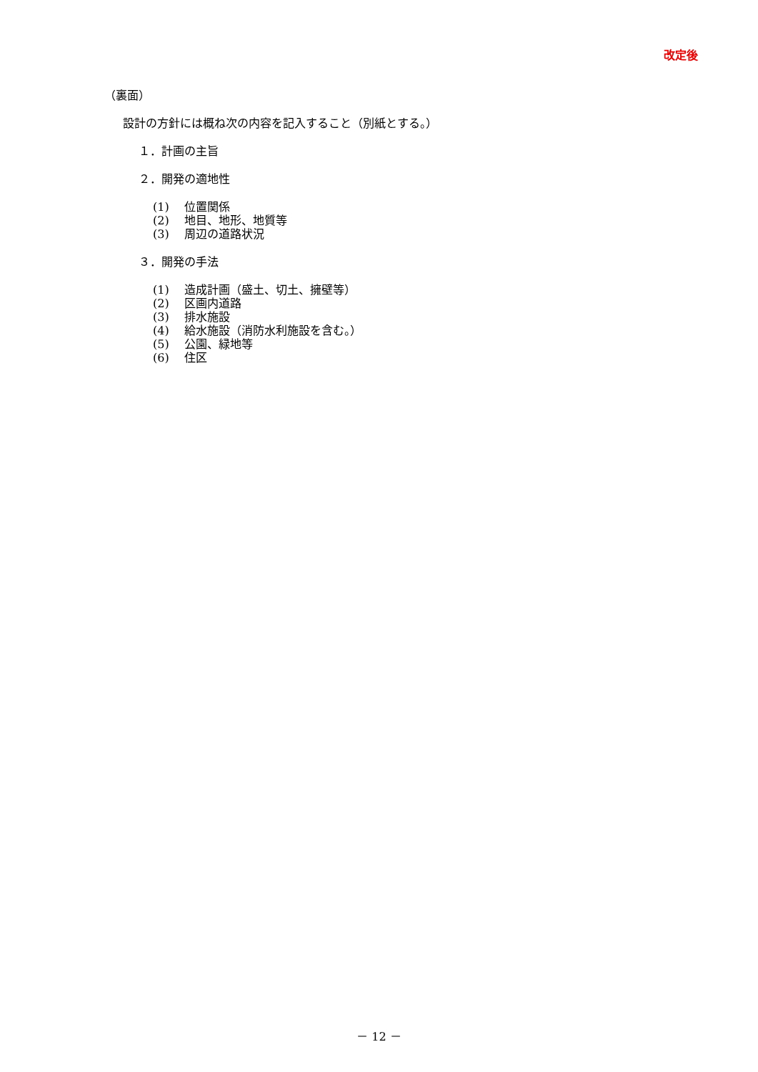改定後
（裏面）
設計の方針には概ね次の内容を記入すること（別紙とする。）
１．計画の主旨
２．開発の適地性
(1) 位置関係
(2) 地目、地形、地質等
(3) 周辺の道路状況
３．開発の手法
(1) 造成計画（盛土、切土、擁壁等）
(2) 区画内道路
(3) 排水施設
(4) 給水施設（消防水利施設を含む。）
(5) 公園、緑地等
(6) 住区
－ 12 －